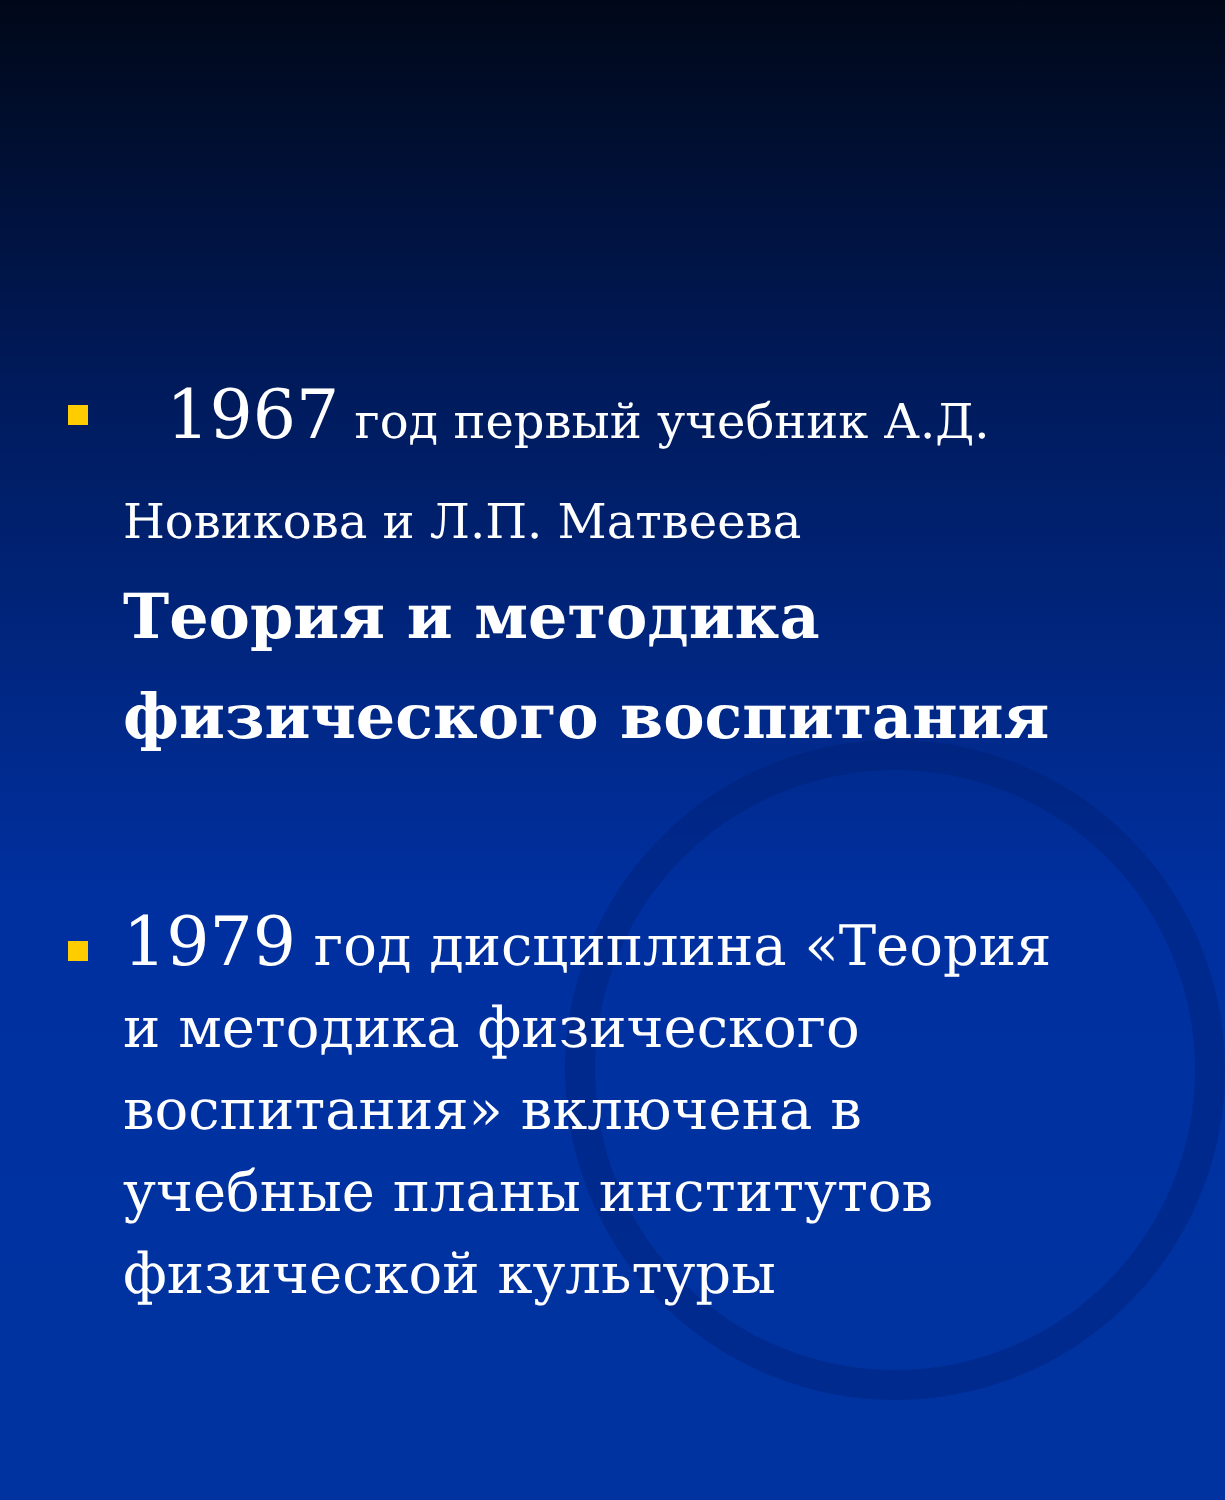1967 год первый учебник А.Д. Новикова и Л.П. Матвеева
Теория и методика физического воспитания
1979 год дисциплина «Теория и методика физического воспитания» включена в учебные планы институтов физической культуры